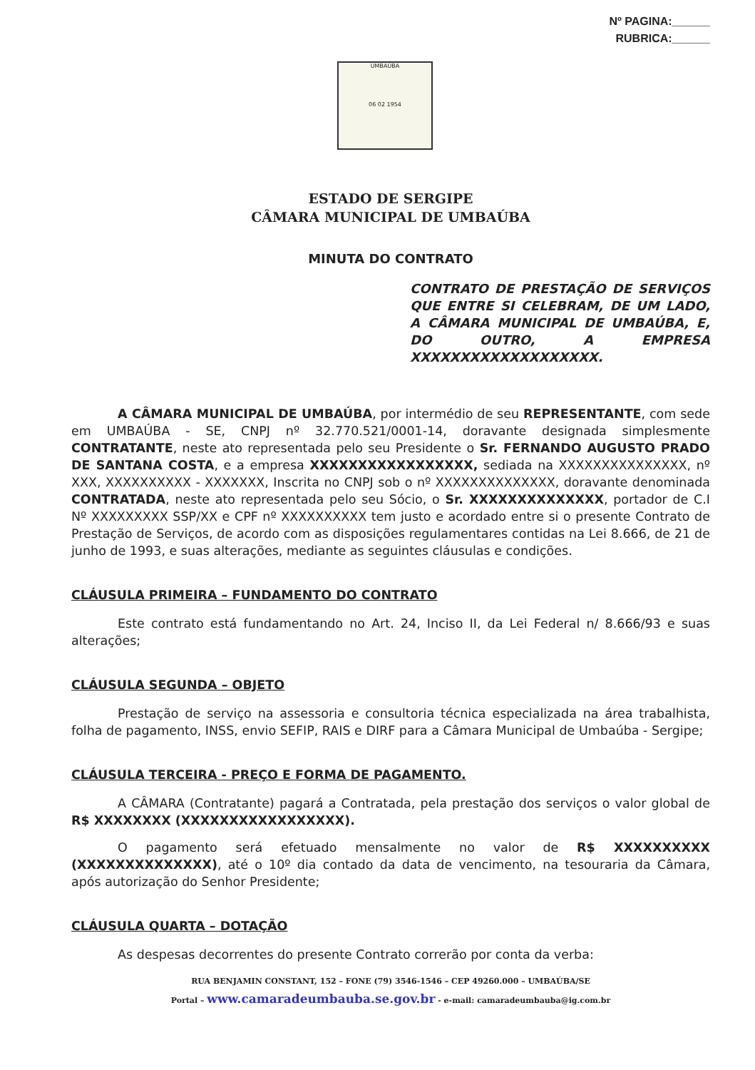Nº PAGINA:______
RUBRICA:______
UMBAÚBA
06 02 1954
ESTADO DE SERGIPE
CÂMARA MUNICIPAL DE UMBAÚBA
MINUTA DO CONTRATO
CONTRATO DE PRESTAÇÃO DE SERVIÇOS QUE ENTRE SI CELEBRAM, DE UM LADO, A CÂMARA MUNICIPAL DE UMBAÚBA, E, DO OUTRO, A EMPRESA XXXXXXXXXXXXXXXXXXX.
A CÂMARA MUNICIPAL DE UMBAÚBA, por intermédio de seu REPRESENTANTE, com sede em UMBAÚBA - SE, CNPJ nº 32.770.521/0001-14, doravante designada simplesmente CONTRATANTE, neste ato representada pelo seu Presidente o Sr. FERNANDO AUGUSTO PRADO DE SANTANA COSTA, e a empresa XXXXXXXXXXXXXXXXX, sediada na XXXXXXXXXXXXXXX, nº XXX, XXXXXXXXXX - XXXXXXX, Inscrita no CNPJ sob o nº XXXXXXXXXXXXXX, doravante denominada CONTRATADA, neste ato representada pelo seu Sócio, o Sr. XXXXXXXXXXXXXX, portador de C.I Nº XXXXXXXXX SSP/XX e CPF nº XXXXXXXXXX tem justo e acordado entre si o presente Contrato de Prestação de Serviços, de acordo com as disposições regulamentares contidas na Lei 8.666, de 21 de junho de 1993, e suas alterações, mediante as seguintes cláusulas e condições.
CLÁUSULA PRIMEIRA – FUNDAMENTO DO CONTRATO
Este contrato está fundamentando no Art. 24, Inciso II, da Lei Federal n/ 8.666/93 e suas alterações;
CLÁUSULA SEGUNDA – OBJETO
Prestação de serviço na assessoria e consultoria técnica especializada na área trabalhista, folha de pagamento, INSS, envio SEFIP, RAIS e DIRF para a Câmara Municipal de Umbaúba - Sergipe;
CLÁUSULA TERCEIRA - PREÇO E FORMA DE PAGAMENTO.
A CÂMARA (Contratante) pagará a Contratada, pela prestação dos serviços o valor global de R$ XXXXXXXX (XXXXXXXXXXXXXXXXX).
O pagamento será efetuado mensalmente no valor de R$ XXXXXXXXXX (XXXXXXXXXXXXXX), até o 10º dia contado da data de vencimento, na tesouraria da Câmara, após autorização do Senhor Presidente;
CLÁUSULA QUARTA – DOTAÇÃO
As despesas decorrentes do presente Contrato correrão por conta da verba:
RUA BENJAMIN CONSTANT, 152 – FONE (79) 3546-1546 – CEP 49260.000 – UMBAÚBA/SE
Portal – www.camaradeumbauba.se.gov.br - e-mail: camaradeumbauba@ig.com.br